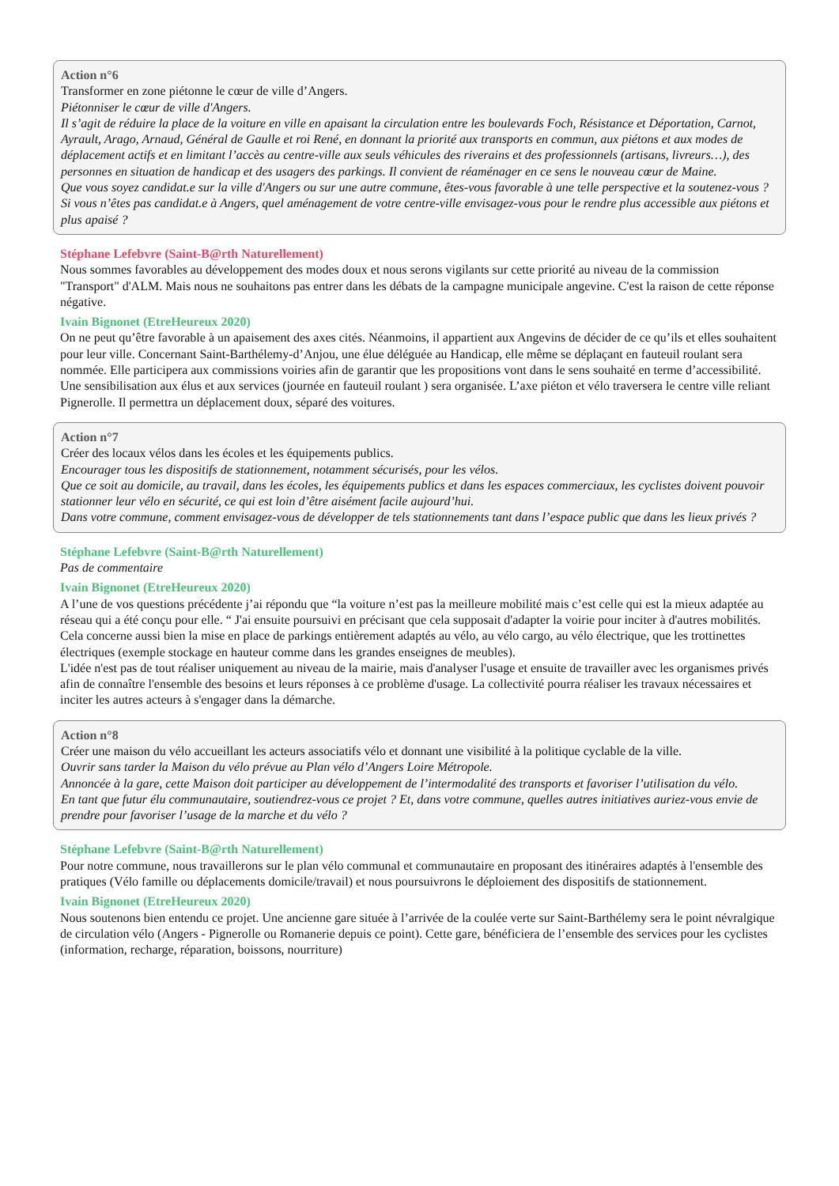Action n°6
Transformer en zone piétonne le cœur de ville d’Angers.
Piétonniser le cœur de ville d'Angers.
Il s’agit de réduire la place de la voiture en ville en apaisant la circulation entre les boulevards Foch, Résistance et Déportation, Carnot, Ayrault, Arago, Arnaud, Général de Gaulle et roi René, en donnant la priorité aux transports en commun, aux piétons et aux modes de déplacement actifs et en limitant l’accès au centre-ville aux seuls véhicules des riverains et des professionnels (artisans, livreurs…), des personnes en situation de handicap et des usagers des parkings. Il convient de réaménager en ce sens le nouveau cœur de Maine.
Que vous soyez candidat.e sur la ville d'Angers ou sur une autre commune, êtes-vous favorable à une telle perspective et la soutenez-vous ? Si vous n’êtes pas candidat.e à Angers, quel aménagement de votre centre-ville envisagez-vous pour le rendre plus accessible aux piétons et plus apaisé ?
Stéphane Lefebvre (Saint-B@rth Naturellement)
Nous sommes favorables au développement des modes doux et nous serons vigilants sur cette priorité au niveau de la commission "Transport" d'ALM. Mais nous ne souhaitons pas entrer dans les débats de la campagne municipale angevine. C'est la raison de cette réponse négative.
Ivain Bignonet (EtreHeureux 2020)
On ne peut qu’être favorable à un apaisement des axes cités. Néanmoins, il appartient aux Angevins de décider de ce qu’ils et elles souhaitent pour leur ville. Concernant Saint-Barthélemy-d’Anjou, une élue déléguée au Handicap, elle même se déplaçant en fauteuil roulant sera nommée. Elle participera aux commissions voiries afin de garantir que les propositions vont dans le sens souhaité en terme d’accessibilité. Une sensibilisation aux élus et aux services (journée en fauteuil roulant ) sera organisée. L’axe piéton et vélo traversera le centre ville reliant Pignerolle. Il permettra un déplacement doux, séparé des voitures.
Action n°7
Créer des locaux vélos dans les écoles et les équipements publics.
Encourager tous les dispositifs de stationnement, notamment sécurisés, pour les vélos.
Que ce soit au domicile, au travail, dans les écoles, les équipements publics et dans les espaces commerciaux, les cyclistes doivent pouvoir stationner leur vélo en sécurité, ce qui est loin d’être aisément facile aujourd’hui.
Dans votre commune, comment envisagez-vous de développer de tels stationnements tant dans l’espace public que dans les lieux privés ?
Stéphane Lefebvre (Saint-B@rth Naturellement)
Pas de commentaire
Ivain Bignonet (EtreHeureux 2020)
A l’une de vos questions précédente j’ai répondu que “la voiture n’est pas la meilleure mobilité mais c’est celle qui est la mieux adaptée au réseau qui a été conçu pour elle. “ J'ai ensuite poursuivi en précisant que cela supposait d'adapter la voirie pour inciter à d'autres mobilités.
Cela concerne aussi bien la mise en place de parkings entièrement adaptés au vélo, au vélo cargo, au vélo électrique, que les trottinettes électriques (exemple stockage en hauteur comme dans les grandes enseignes de meubles).
L'idée n'est pas de tout réaliser uniquement au niveau de la mairie, mais d'analyser l'usage et ensuite de travailler avec les organismes privés afin de connaître l'ensemble des besoins et leurs réponses à ce problème d'usage. La collectivité pourra réaliser les travaux nécessaires et inciter les autres acteurs à s'engager dans la démarche.
Action n°8
Créer une maison du vélo accueillant les acteurs associatifs vélo et donnant une visibilité à la politique cyclable de la ville.
Ouvrir sans tarder la Maison du vélo prévue au Plan vélo d’Angers Loire Métropole.
Annoncée à la gare, cette Maison doit participer au développement de l’intermodalité des transports et favoriser l’utilisation du vélo.
En tant que futur élu communautaire, soutiendrez-vous ce projet ? Et, dans votre commune, quelles autres initiatives auriez-vous envie de prendre pour favoriser l’usage de la marche et du vélo ?
Stéphane Lefebvre (Saint-B@rth Naturellement)
Pour notre commune, nous travaillerons sur le plan vélo communal et communautaire en proposant des itinéraires adaptés à l'ensemble des pratiques (Vélo famille ou déplacements domicile/travail) et nous poursuivrons le déploiement des dispositifs de stationnement.
Ivain Bignonet (EtreHeureux 2020)
Nous soutenons bien entendu ce projet. Une ancienne gare située à l’arrivée de la coulée verte sur Saint-Barthélemy sera le point névralgique de circulation vélo (Angers - Pignerolle ou Romanerie depuis ce point). Cette gare, bénéficiera de l’ensemble des services pour les cyclistes (information, recharge, réparation, boissons, nourriture)